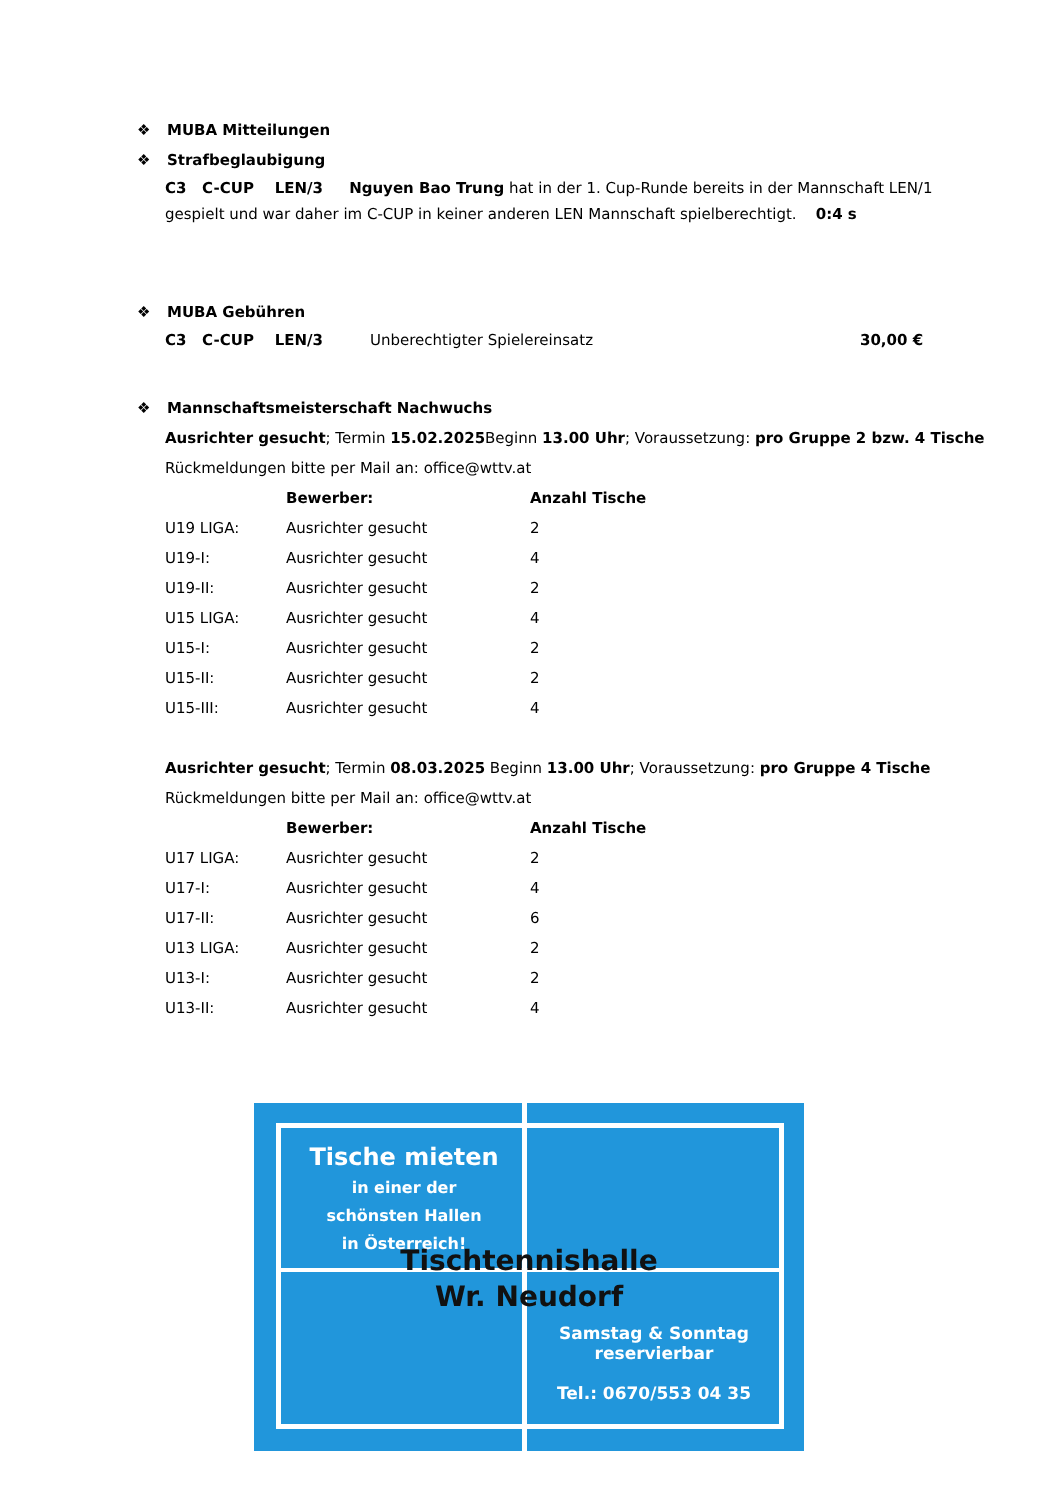❖ MUBA Mitteilungen
❖ Strafbeglaubigung
C3 C-CUP LEN/3 Nguyen Bao Trung hat in der 1. Cup-Runde bereits in der Mannschaft LEN/1 gespielt und war daher im C-CUP in keiner anderen LEN Mannschaft spielberechtigt. 0:4 s
❖ MUBA Gebühren
C3 C-CUP LEN/3 Unberechtigter Spielereinsatz 30,00 €
❖ Mannschaftsmeisterschaft Nachwuchs
Ausrichter gesucht; Termin 15.02.2025 Beginn 13.00 Uhr; Voraussetzung: pro Gruppe 2 bzw. 4 Tische
Rückmeldungen bitte per Mail an: office@wttv.at
| | Bewerber: | Anzahl Tische |
| U19 LIGA: | Ausrichter gesucht | 2 |
| U19-I: | Ausrichter gesucht | 4 |
| U19-II: | Ausrichter gesucht | 2 |
| U15 LIGA: | Ausrichter gesucht | 4 |
| U15-I: | Ausrichter gesucht | 2 |
| U15-II: | Ausrichter gesucht | 2 |
| U15-III: | Ausrichter gesucht | 4 |
Ausrichter gesucht; Termin 08.03.2025 Beginn 13.00 Uhr; Voraussetzung: pro Gruppe 4 Tische
Rückmeldungen bitte per Mail an: office@wttv.at
| | Bewerber: | Anzahl Tische |
| U17 LIGA: | Ausrichter gesucht | 2 |
| U17-I: | Ausrichter gesucht | 4 |
| U17-II: | Ausrichter gesucht | 6 |
| U13 LIGA: | Ausrichter gesucht | 2 |
| U13-I: | Ausrichter gesucht | 2 |
| U13-II: | Ausrichter gesucht | 4 |
Tische mieten
in einer der
schönsten Hallen
in Österreich!
Tischtennishalle
Wr. Neudorf
Samstag & Sonntag
reservierbar
Tel.: 0670/553 04 35